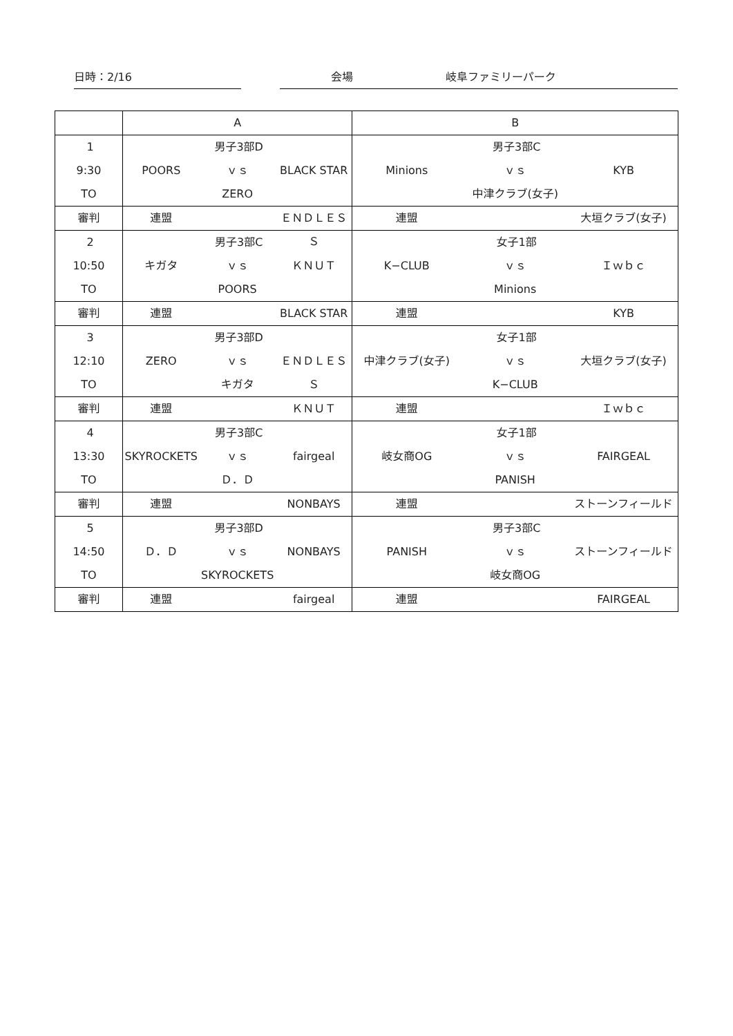日時：2/16 会場 岐阜ファミリーパーク
| | A | B |
| --- | --- | --- |
| 1 9:30 TO | 男子3部D POORS ｖｓ BLACK STAR ZERO | 男子3部C Minions ｖｓ KYB 中津クラブ(女子) |
| 審判 | 連盟 ＥＮＤＬＥＳＳ | 連盟 大垣クラブ(女子) |
| 2 10:50 TO | 男子3部C キガタ ｖｓ ＫＮＵＴ POORS | 女子1部 K−CLUB ｖｓ Ｉｗｂｃ Minions |
| 審判 | 連盟 BLACK STAR | 連盟 KYB |
| 3 12:10 TO | 男子3部D ZERO ｖｓ ＥＮＤＬＥＳＳ キガタ | 女子1部 中津クラブ(女子) ｖｓ 大垣クラブ(女子) K−CLUB |
| 審判 | 連盟 ＫＮＵＴ | 連盟 Ｉｗｂｃ |
| 4 13:30 TO | 男子3部C SKYROCKETS ｖｓ fairgeal Ｄ．Ｄ | 女子1部 岐女商OG ｖｓ FAIRGEAL PANISH |
| 審判 | 連盟 NONBAYS | 連盟 ストーンフィールド |
| 5 14:50 TO | 男子3部D Ｄ．Ｄ ｖｓ NONBAYS SKYROCKETS | 男子3部C PANISH ｖｓ ストーンフィールド 岐女商OG |
| 審判 | 連盟 fairgeal | 連盟 FAIRGEAL |